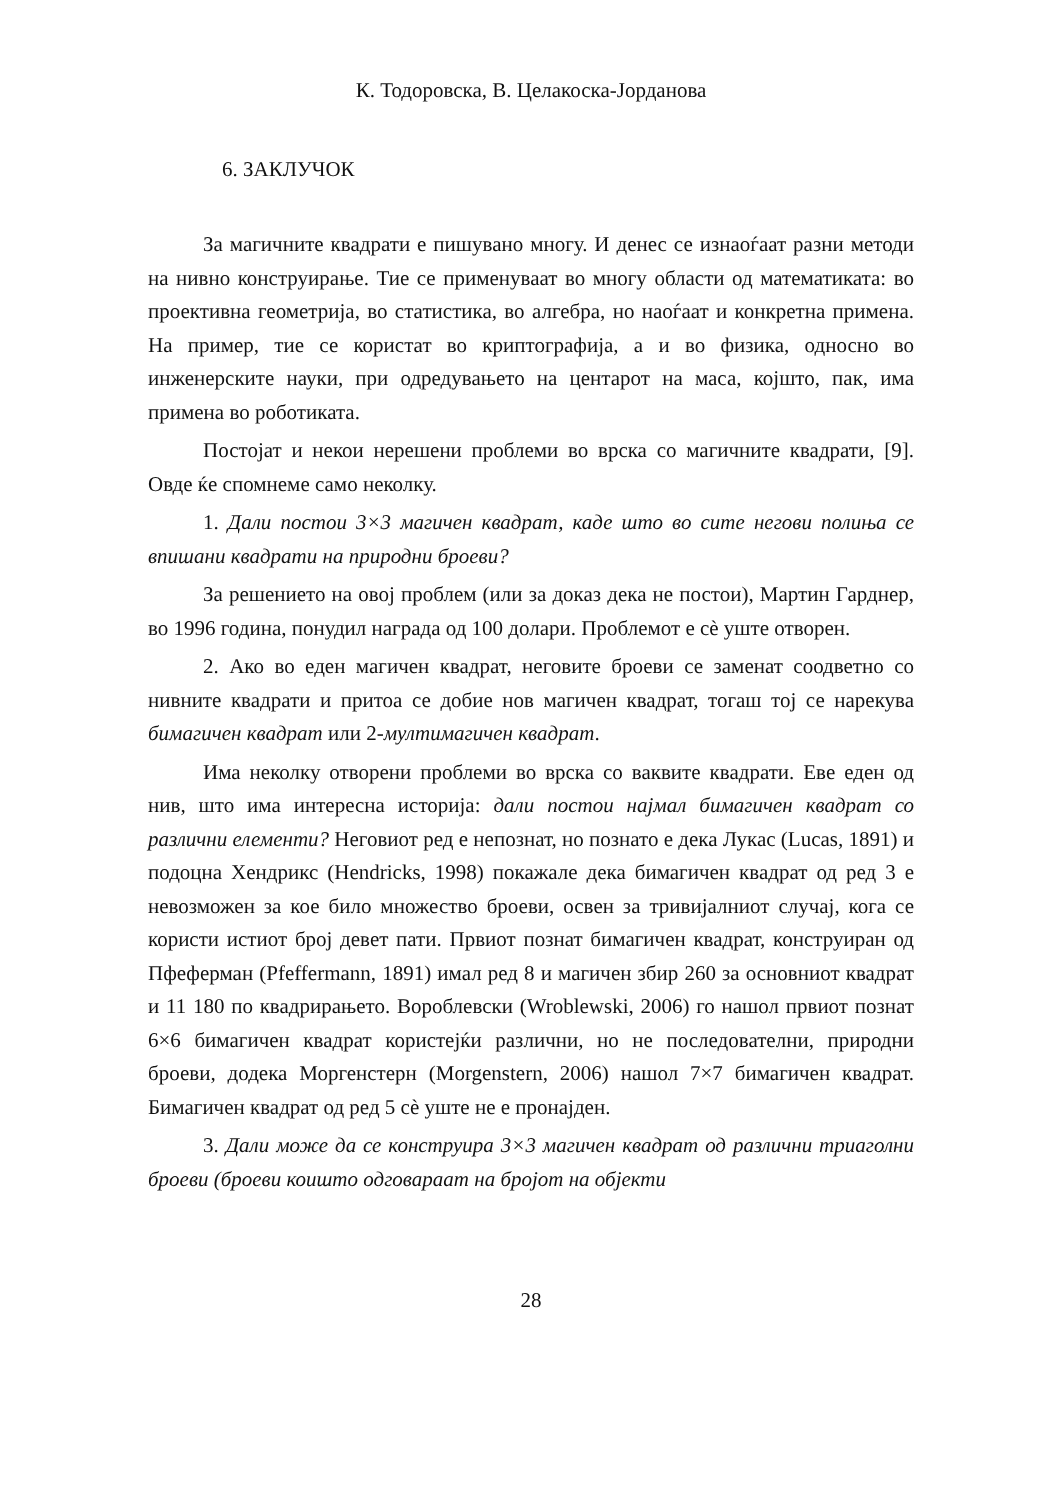К. Тодоровска, В. Целакоска-Јорданова
6. ЗАКЛУЧОК
За магичните квадрати е пишувано многу. И денес се изнаоѓаат разни методи на нивно конструирање. Тие се применуваат во многу области од математиката: во проективна геометрија, во статистика, во алгебра, но наоѓаат и конкретна примена. На пример, тие се користат во криптографија, а и во физика, односно во инженерските науки, при одредувањето на центарот на маса, којшто, пак, има примена во роботиката.
Постојат и некои нерешени проблеми во врска со магичните квадрати, [9]. Овде ќе спомнеме само неколку.
1. Дали постои 3×3 магичен квадрат, каде што во сите негови полиња се впишани квадрати на природни броеви?
За решението на овој проблем (или за доказ дека не постои), Мартин Гарднер, во 1996 година, понудил награда од 100 долари. Проблемот е сѐ уште отворен.
2. Ако во еден магичен квадрат, неговите броеви се заменат соодветно со нивните квадрати и притоа се добие нов магичен квадрат, тогаш тој се нарекува бимагичен квадрат или 2-мултимагичен квадрат.
Има неколку отворени проблеми во врска со ваквите квадрати. Еве еден од нив, што има интересна историја: дали постои најмал бимагичен квадрат со различни елементи? Неговиот ред е непознат, но познато е дека Лукас (Lucas, 1891) и подоцна Хендрикс (Hendricks, 1998) покажале дека бимагичен квадрат од ред 3 е невозможен за кое било множество броеви, освен за тривијалниот случај, кога се користи истиот број девет пати. Првиот познат бимагичен квадрат, конструиран од Пфеферман (Pfeffermann, 1891) имал ред 8 и магичен збир 260 за основниот квадрат и 11 180 по квадрирањето. Вороблевски (Wroblewski, 2006) го нашол првиот познат 6×6 бимагичен квадрат користејќи различни, но не последователни, природни броеви, додека Моргенстерн (Morgenstern, 2006) нашол 7×7 бимагичен квадрат. Бимагичен квадрат од ред 5 сѐ уште не е пронајден.
3. Дали може да се конструира 3×3 магичен квадрат од различни триаголни броеви (броеви коишто одговараат на бројот на објекти
28